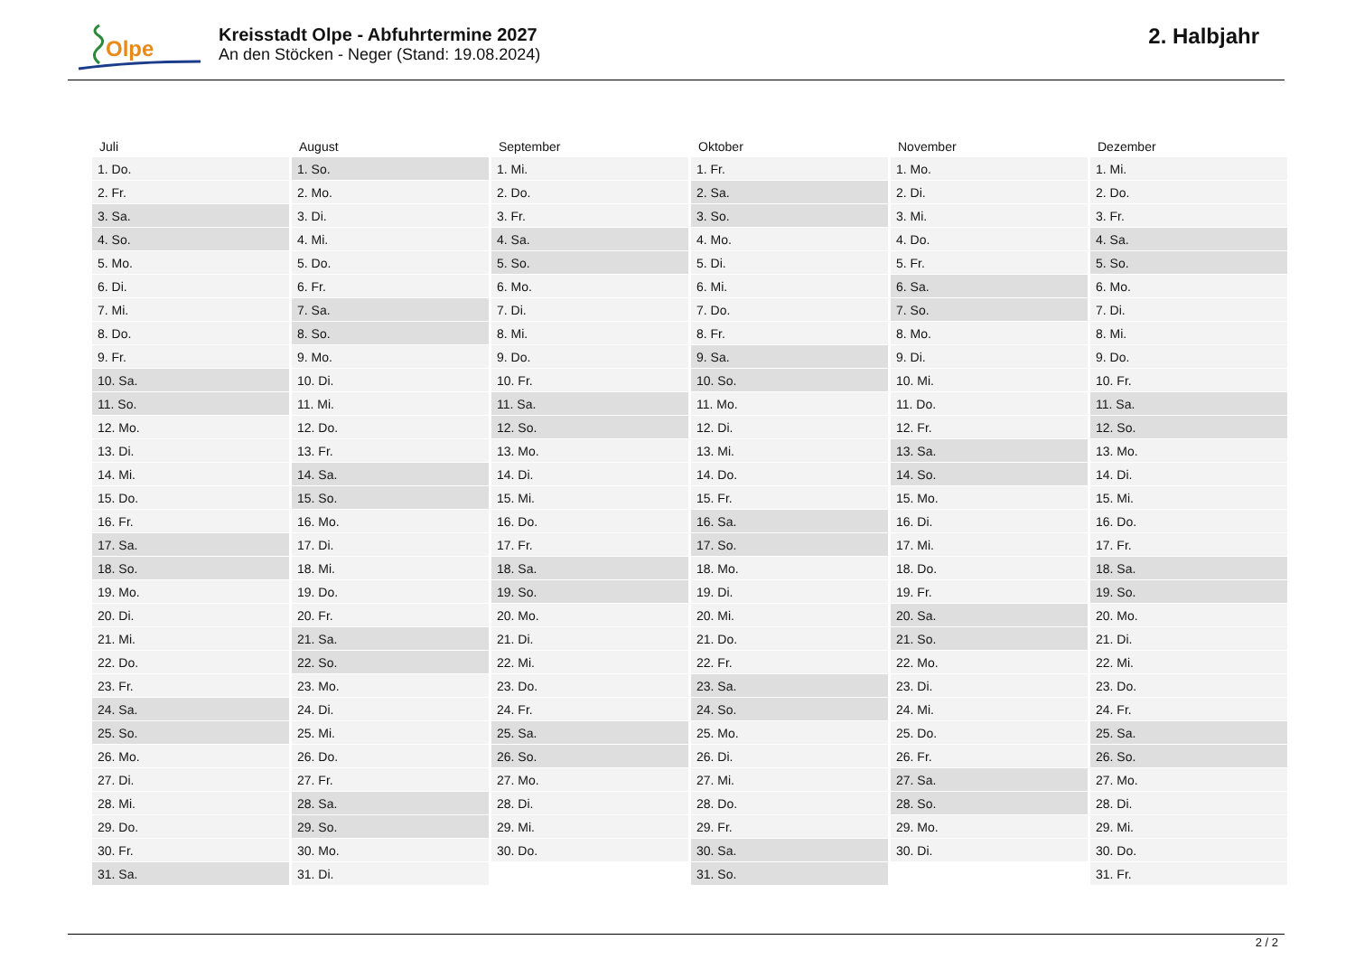Olpe
Kreisstadt Olpe - Abfuhrtermine 2027
An den Stöcken - Neger (Stand: 19.08.2024)
2. Halbjahr
| Juli | August | September | Oktober | November | Dezember |
| --- | --- | --- | --- | --- | --- |
| 1. Do. | 1. So. | 1. Mi. | 1. Fr. | 1. Mo. | 1. Mi. |
| 2. Fr. | 2. Mo. | 2. Do. | 2. Sa. | 2. Di. | 2. Do. |
| 3. Sa. | 3. Di. | 3. Fr. | 3. So. | 3. Mi. | 3. Fr. |
| 4. So. | 4. Mi. | 4. Sa. | 4. Mo. | 4. Do. | 4. Sa. |
| 5. Mo. | 5. Do. | 5. So. | 5. Di. | 5. Fr. | 5. So. |
| 6. Di. | 6. Fr. | 6. Mo. | 6. Mi. | 6. Sa. | 6. Mo. |
| 7. Mi. | 7. Sa. | 7. Di. | 7. Do. | 7. So. | 7. Di. |
| 8. Do. | 8. So. | 8. Mi. | 8. Fr. | 8. Mo. | 8. Mi. |
| 9. Fr. | 9. Mo. | 9. Do. | 9. Sa. | 9. Di. | 9. Do. |
| 10. Sa. | 10. Di. | 10. Fr. | 10. So. | 10. Mi. | 10. Fr. |
| 11. So. | 11. Mi. | 11. Sa. | 11. Mo. | 11. Do. | 11. Sa. |
| 12. Mo. | 12. Do. | 12. So. | 12. Di. | 12. Fr. | 12. So. |
| 13. Di. | 13. Fr. | 13. Mo. | 13. Mi. | 13. Sa. | 13. Mo. |
| 14. Mi. | 14. Sa. | 14. Di. | 14. Do. | 14. So. | 14. Di. |
| 15. Do. | 15. So. | 15. Mi. | 15. Fr. | 15. Mo. | 15. Mi. |
| 16. Fr. | 16. Mo. | 16. Do. | 16. Sa. | 16. Di. | 16. Do. |
| 17. Sa. | 17. Di. | 17. Fr. | 17. So. | 17. Mi. | 17. Fr. |
| 18. So. | 18. Mi. | 18. Sa. | 18. Mo. | 18. Do. | 18. Sa. |
| 19. Mo. | 19. Do. | 19. So. | 19. Di. | 19. Fr. | 19. So. |
| 20. Di. | 20. Fr. | 20. Mo. | 20. Mi. | 20. Sa. | 20. Mo. |
| 21. Mi. | 21. Sa. | 21. Di. | 21. Do. | 21. So. | 21. Di. |
| 22. Do. | 22. So. | 22. Mi. | 22. Fr. | 22. Mo. | 22. Mi. |
| 23. Fr. | 23. Mo. | 23. Do. | 23. Sa. | 23. Di. | 23. Do. |
| 24. Sa. | 24. Di. | 24. Fr. | 24. So. | 24. Mi. | 24. Fr. |
| 25. So. | 25. Mi. | 25. Sa. | 25. Mo. | 25. Do. | 25. Sa. |
| 26. Mo. | 26. Do. | 26. So. | 26. Di. | 26. Fr. | 26. So. |
| 27. Di. | 27. Fr. | 27. Mo. | 27. Mi. | 27. Sa. | 27. Mo. |
| 28. Mi. | 28. Sa. | 28. Di. | 28. Do. | 28. So. | 28. Di. |
| 29. Do. | 29. So. | 29. Mi. | 29. Fr. | 29. Mo. | 29. Mi. |
| 30. Fr. | 30. Mo. | 30. Do. | 30. Sa. | 30. Di. | 30. Do. |
| 31. Sa. | 31. Di. | | 31. So. | | 31. Fr. |
2 / 2